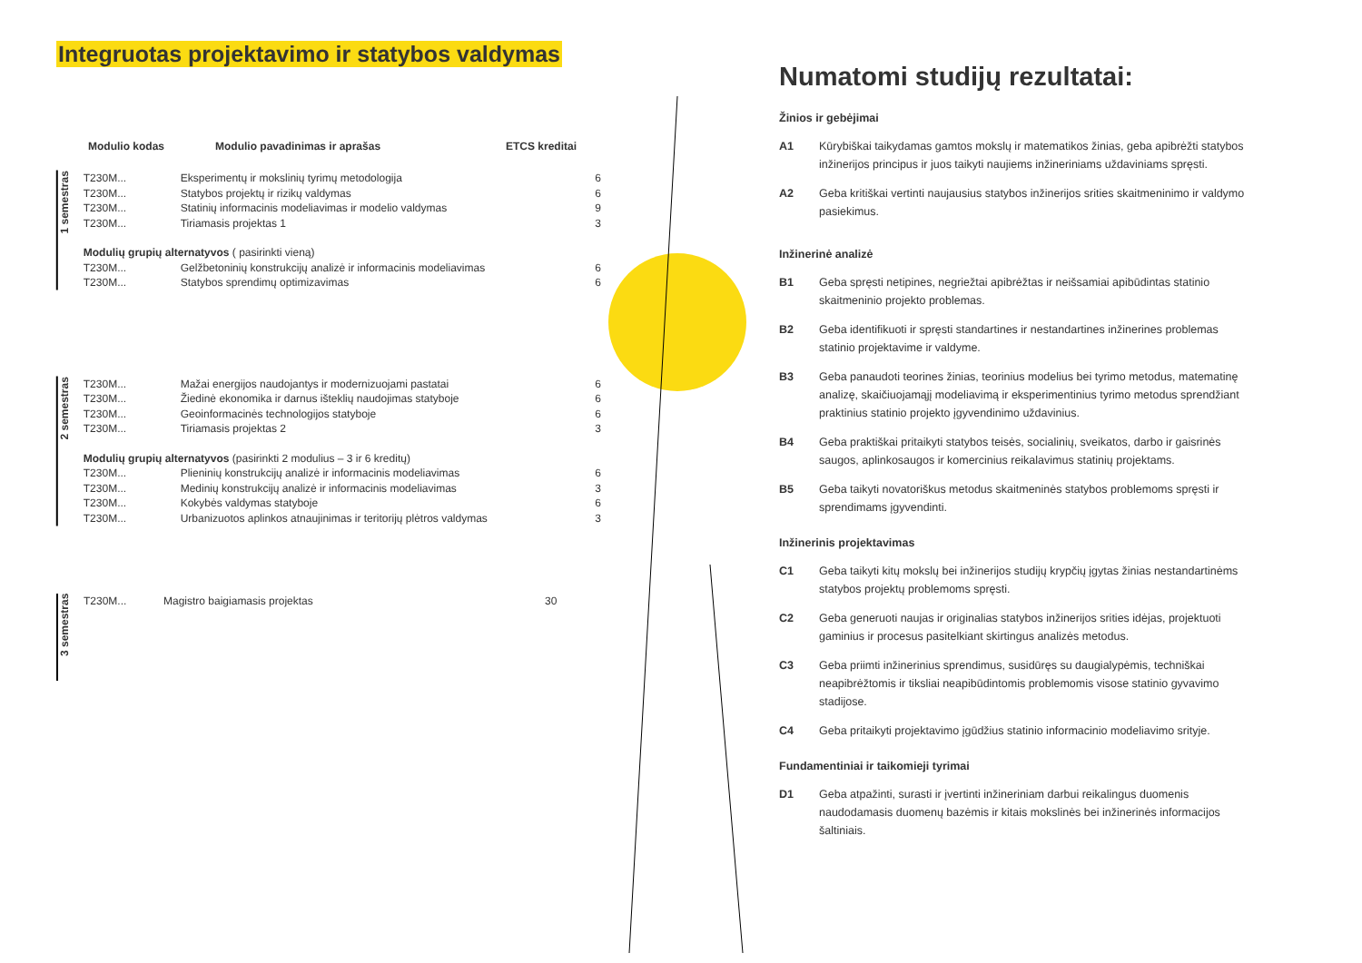Integruotas projektavimo ir statybos valdymas
Modulio kodas Modulio pavadinimas ir aprašas ETCS kreditai
1 semestras
| T230M... | Eksperimentų ir mokslinių tyrimų metodologija | 6 |
| T230M... | Statybos projektų ir rizikų valdymas | 6 |
| T230M... | Statinių informacinis modeliavimas ir modelio valdymas | 9 |
| T230M... | Tiriamasis projektas 1 | 3 |
| Modulių grupių alternatyvos ( pasirinkti vieną) | | |
| T230M... | Gelžbetoninių konstrukcijų analizė ir informacinis modeliavimas | 6 |
| T230M... | Statybos sprendimų optimizavimas | 6 |
2 semestras
| T230M... | Mažai energijos naudojantys ir modernizuojami pastatai | 6 |
| T230M... | Žiedinė ekonomika ir darnus išteklių naudojimas statyboje | 6 |
| T230M... | Geoinformacinės technologijos statyboje | 6 |
| T230M... | Tiriamasis projektas 2 | 3 |
| Modulių grupių alternatyvos (pasirinkti 2 modulius – 3 ir 6 kreditų) | | |
| T230M... | Plieninių konstrukcijų analizė ir informacinis modeliavimas | 6 |
| T230M... | Medinių konstrukcijų analizė ir informacinis modeliavimas | 3 |
| T230M... | Kokybės valdymas statyboje | 6 |
| T230M... | Urbanizuotos aplinkos atnaujinimas ir teritorijų plėtros valdymas | 3 |
3 semestras
| T230M... | Magistro baigiamasis projektas | 30 |
Numatomi studijų rezultatai:
Žinios ir gebėjimai
A1 Kūrybiškai taikydamas gamtos mokslų ir matematikos žinias, geba apibrėžti statybos inžinerijos principus ir juos taikyti naujiems inžineriniams uždaviniams spręsti.
A2 Geba kritiškai vertinti naujausius statybos inžinerijos srities skaitmeninimo ir valdymo pasiekimus.
Inžinerinė analizė
B1 Geba spręsti netipines, negriežtai apibrėžtas ir neišsamiai apibūdintas statinio skaitmeninio projekto problemas.
B2 Geba identifikuoti ir spręsti standartines ir nestandartines inžinerines problemas statinio projektavime ir valdyme.
B3 Geba panaudoti teorines žinias, teorinius modelius bei tyrimo metodus, matematinę analizę, skaičiuojamąjį modeliavimą ir eksperimentinius tyrimo metodus sprendžiant praktinius statinio projekto įgyvendinimo uždavinius.
B4 Geba praktiškai pritaikyti statybos teisės, socialinių, sveikatos, darbo ir gaisrinės saugos, aplinkosaugos ir komercinius reikalavimus statinių projektams.
B5 Geba taikyti novatoriškus metodus skaitmeninės statybos problemoms spręsti ir sprendimams įgyvendinti.
Inžinerinis projektavimas
C1 Geba taikyti kitų mokslų bei inžinerijos studijų krypčių įgytas žinias nestandartinėms statybos projektų problemoms spręsti.
C2 Geba generuoti naujas ir originalias statybos inžinerijos srities idėjas, projektuoti gaminius ir procesus pasitelkiant skirtingus analizės metodus.
C3 Geba priimti inžinerinius sprendimus, susidūręs su daugialypėmis, techniškai neapibrėžtomis ir tiksliai neapibūdintomis problemomis visose statinio gyvavimo stadijose.
C4 Geba pritaikyti projektavimo įgūdžius statinio informacinio modeliavimo srityje.
Fundamentiniai ir taikomieji tyrimai
D1 Geba atpažinti, surasti ir įvertinti inžineriniam darbui reikalingus duomenis naudodamasis duomenų bazėmis ir kitais mokslinės bei inžinerinės informacijos šaltiniais.